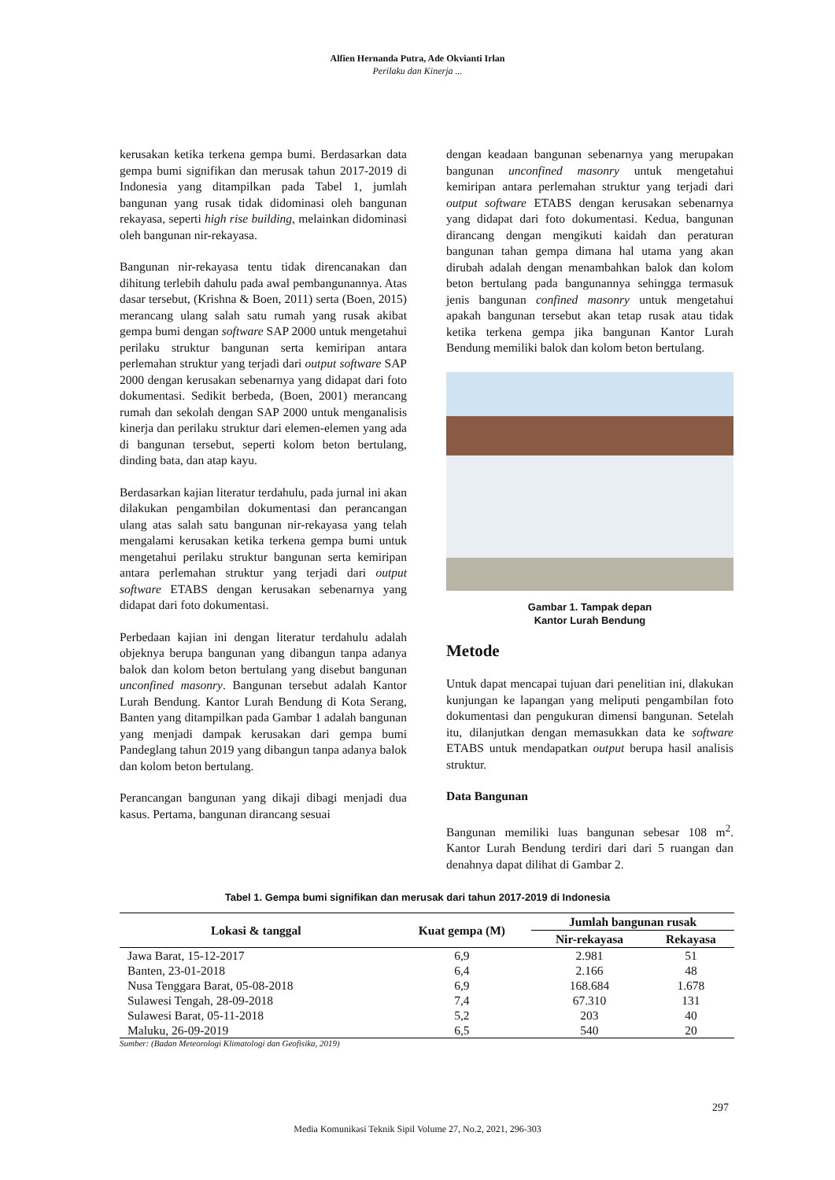Alfien Hernanda Putra, Ade Okvianti Irlan
Perilaku dan Kinerja ...
kerusakan ketika terkena gempa bumi. Berdasarkan data gempa bumi signifikan dan merusak tahun 2017-2019 di Indonesia yang ditampilkan pada Tabel 1, jumlah bangunan yang rusak tidak didominasi oleh bangunan rekayasa, seperti high rise building, melainkan didominasi oleh bangunan nir-rekayasa.
Bangunan nir-rekayasa tentu tidak direncanakan dan dihitung terlebih dahulu pada awal pembangunannya. Atas dasar tersebut, (Krishna & Boen, 2011) serta (Boen, 2015) merancang ulang salah satu rumah yang rusak akibat gempa bumi dengan software SAP 2000 untuk mengetahui perilaku struktur bangunan serta kemiripan antara perlemahan struktur yang terjadi dari output software SAP 2000 dengan kerusakan sebenarnya yang didapat dari foto dokumentasi. Sedikit berbeda, (Boen, 2001) merancang rumah dan sekolah dengan SAP 2000 untuk menganalisis kinerja dan perilaku struktur dari elemen-elemen yang ada di bangunan tersebut, seperti kolom beton bertulang, dinding bata, dan atap kayu.
Berdasarkan kajian literatur terdahulu, pada jurnal ini akan dilakukan pengambilan dokumentasi dan perancangan ulang atas salah satu bangunan nir-rekayasa yang telah mengalami kerusakan ketika terkena gempa bumi untuk mengetahui perilaku struktur bangunan serta kemiripan antara perlemahan struktur yang terjadi dari output software ETABS dengan kerusakan sebenarnya yang didapat dari foto dokumentasi.
Perbedaan kajian ini dengan literatur terdahulu adalah objeknya berupa bangunan yang dibangun tanpa adanya balok dan kolom beton bertulang yang disebut bangunan unconfined masonry. Bangunan tersebut adalah Kantor Lurah Bendung. Kantor Lurah Bendung di Kota Serang, Banten yang ditampilkan pada Gambar 1 adalah bangunan yang menjadi dampak kerusakan dari gempa bumi Pandeglang tahun 2019 yang dibangun tanpa adanya balok dan kolom beton bertulang.
Perancangan bangunan yang dikaji dibagi menjadi dua kasus. Pertama, bangunan dirancang sesuai
dengan keadaan bangunan sebenarnya yang merupakan bangunan unconfined masonry untuk mengetahui kemiripan antara perlemahan struktur yang terjadi dari output software ETABS dengan kerusakan sebenarnya yang didapat dari foto dokumentasi. Kedua, bangunan dirancang dengan mengikuti kaidah dan peraturan bangunan tahan gempa dimana hal utama yang akan dirubah adalah dengan menambahkan balok dan kolom beton bertulang pada bangunannya sehingga termasuk jenis bangunan confined masonry untuk mengetahui apakah bangunan tersebut akan tetap rusak atau tidak ketika terkena gempa jika bangunan Kantor Lurah Bendung memiliki balok dan kolom beton bertulang.
Gambar 1. Tampak depan
Kantor Lurah Bendung
Metode
Untuk dapat mencapai tujuan dari penelitian ini, dlakukan kunjungan ke lapangan yang meliputi pengambilan foto dokumentasi dan pengukuran dimensi bangunan. Setelah itu, dilanjutkan dengan memasukkan data ke software ETABS untuk mendapatkan output berupa hasil analisis struktur.
Data Bangunan
Bangunan memiliki luas bangunan sebesar 108 m<sup>2</sup>. Kantor Lurah Bendung terdiri dari dari 5 ruangan dan denahnya dapat dilihat di Gambar 2.
Tabel 1. Gempa bumi signifikan dan merusak dari tahun 2017-2019 di Indonesia
| Lokasi & tanggal | Kuat gempa (M) | Jumlah bangunan rusak | |
| --- | --- | --- | --- |
| | | Nir-rekayasa | Rekayasa |
| Jawa Barat, 15-12-2017 | 6,9 | 2.981 | 51 |
| Banten, 23-01-2018 | 6,4 | 2.166 | 48 |
| Nusa Tenggara Barat, 05-08-2018 | 6,9 | 168.684 | 1.678 |
| Sulawesi Tengah, 28-09-2018 | 7,4 | 67.310 | 131 |
| Sulawesi Barat, 05-11-2018 | 5,2 | 203 | 40 |
| Maluku, 26-09-2019 | 6,5 | 540 | 20 |
Sumber: (Badan Meteorologi Klimatologi dan Geofisika, 2019)
297
Media Komunikasi Teknik Sipil Volume 27, No.2, 2021, 296-303